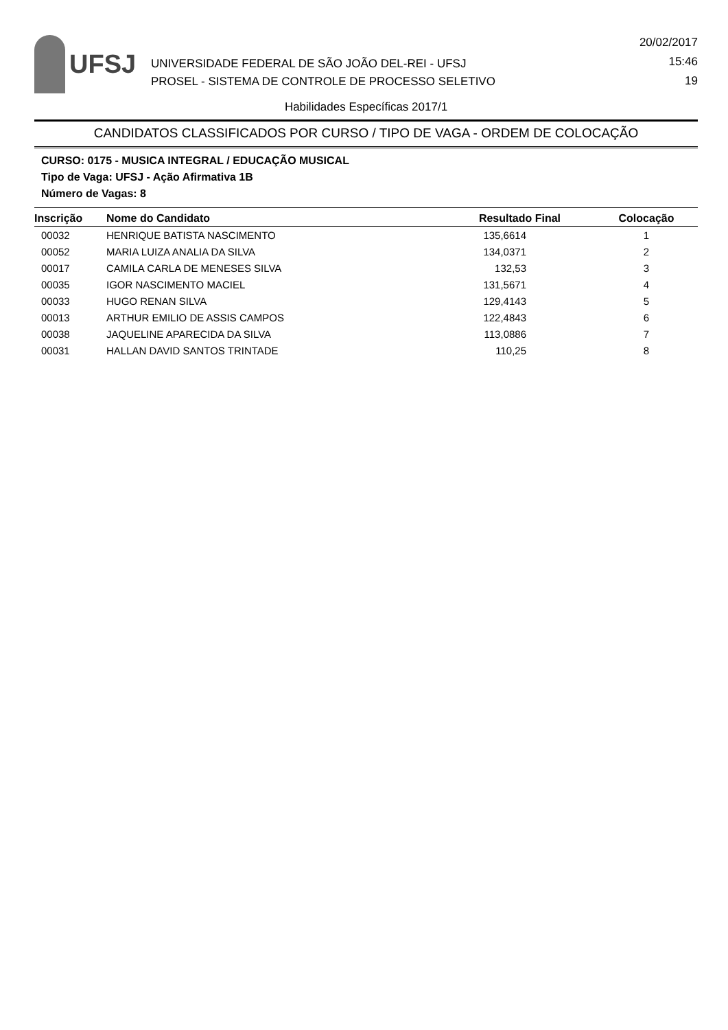UFSJ
UNIVERSIDADE FEDERAL DE SÃO JOÃO DEL-REI - UFSJ
PROSEL - SISTEMA DE CONTROLE DE PROCESSO SELETIVO
20/02/2017
15:46
19
Habilidades Específicas 2017/1
CANDIDATOS CLASSIFICADOS POR CURSO / TIPO DE VAGA - ORDEM DE COLOCAÇÃO
CURSO: 0175 - MUSICA INTEGRAL / EDUCAÇÃO MUSICAL
Tipo de Vaga: UFSJ - Ação Afirmativa 1B
Número de Vagas: 8
| Inscrição | Nome do Candidato | Resultado Final | Colocação |
| --- | --- | --- | --- |
| 00032 | HENRIQUE BATISTA NASCIMENTO | 135,6614 | 1 |
| 00052 | MARIA LUIZA ANALIA DA SILVA | 134,0371 | 2 |
| 00017 | CAMILA CARLA DE MENESES SILVA | 132,53 | 3 |
| 00035 | IGOR NASCIMENTO MACIEL | 131,5671 | 4 |
| 00033 | HUGO RENAN SILVA | 129,4143 | 5 |
| 00013 | ARTHUR EMILIO DE ASSIS CAMPOS | 122,4843 | 6 |
| 00038 | JAQUELINE APARECIDA DA SILVA | 113,0886 | 7 |
| 00031 | HALLAN DAVID SANTOS TRINTADE | 110,25 | 8 |